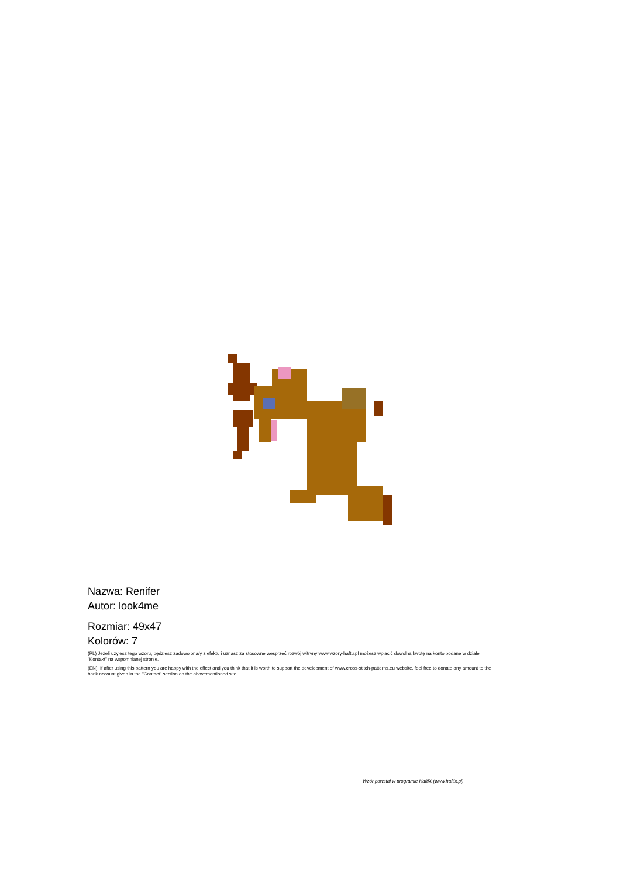Nazwa: Renifer
Autor: look4me
Rozmiar: 49x47
Kolorów: 7
(PL) Jeżeli użyjesz tego wzoru, będziesz zadowolona/y z efektu i uznasz za stosowne wesprzeć rozwój witryny www.wzory-haftu.pl możesz wpłacić dowolną kwotę na konto podane w dziale "Kontakt" na wspomnianej stronie.
(EN): If after using this pattern you are happy with the effect and you think that it is worth to support the development of www.cross-stitch-patterns.eu website, feel free to donate any amount to the bank account given in the "Contact" section on the abovementioned site.
Wzór powstał w programie HaftiX (www.haftix.pl)